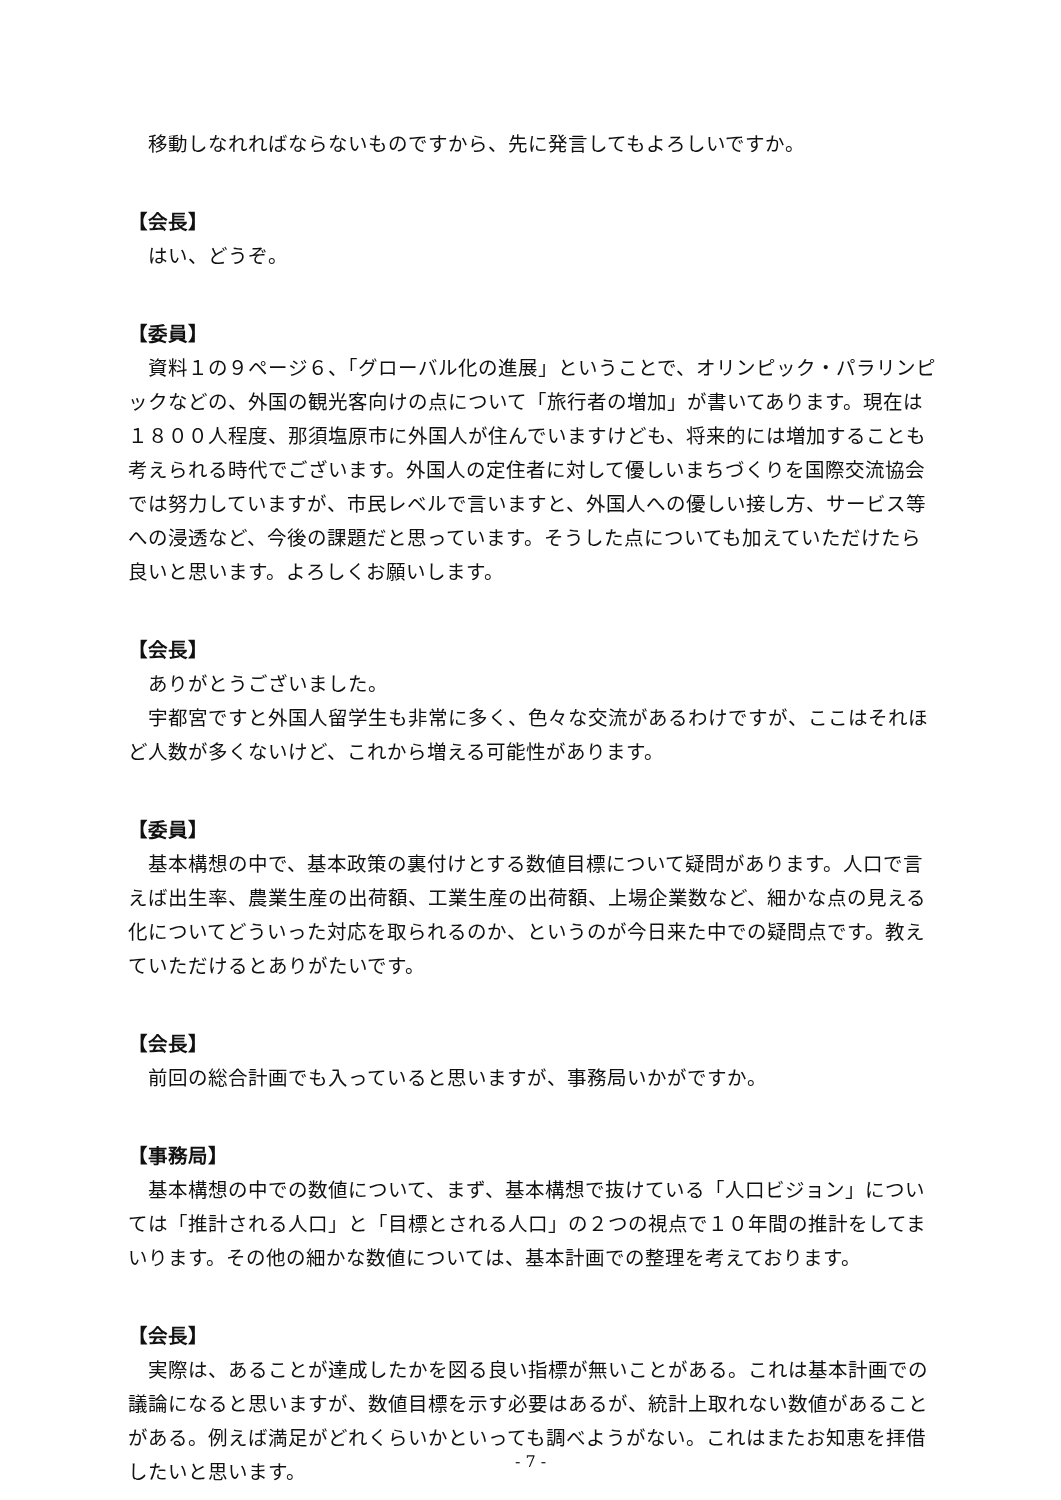移動しなれればならないものですから、先に発言してもよろしいですか。
【会長】
はい、どうぞ。
【委員】
資料１の９ページ６、「グローバル化の進展」ということで、オリンピック・パラリンピックなどの、外国の観光客向けの点について「旅行者の増加」が書いてあります。現在は１８００人程度、那須塩原市に外国人が住んでいますけども、将来的には増加することも考えられる時代でございます。外国人の定住者に対して優しいまちづくりを国際交流協会では努力していますが、市民レベルで言いますと、外国人への優しい接し方、サービス等への浸透など、今後の課題だと思っています。そうした点についても加えていただけたら良いと思います。よろしくお願いします。
【会長】
ありがとうございました。
宇都宮ですと外国人留学生も非常に多く、色々な交流があるわけですが、ここはそれほど人数が多くないけど、これから増える可能性があります。
【委員】
基本構想の中で、基本政策の裏付けとする数値目標について疑問があります。人口で言えば出生率、農業生産の出荷額、工業生産の出荷額、上場企業数など、細かな点の見える化についてどういった対応を取られるのか、というのが今日来た中での疑問点です。教えていただけるとありがたいです。
【会長】
前回の総合計画でも入っていると思いますが、事務局いかがですか。
【事務局】
基本構想の中での数値について、まず、基本構想で抜けている「人口ビジョン」については「推計される人口」と「目標とされる人口」の２つの視点で１０年間の推計をしてまいります。その他の細かな数値については、基本計画での整理を考えております。
【会長】
実際は、あることが達成したかを図る良い指標が無いことがある。これは基本計画での議論になると思いますが、数値目標を示す必要はあるが、統計上取れない数値があることがある。例えば満足がどれくらいかといっても調べようがない。これはまたお知恵を拝借したいと思います。
- 7 -